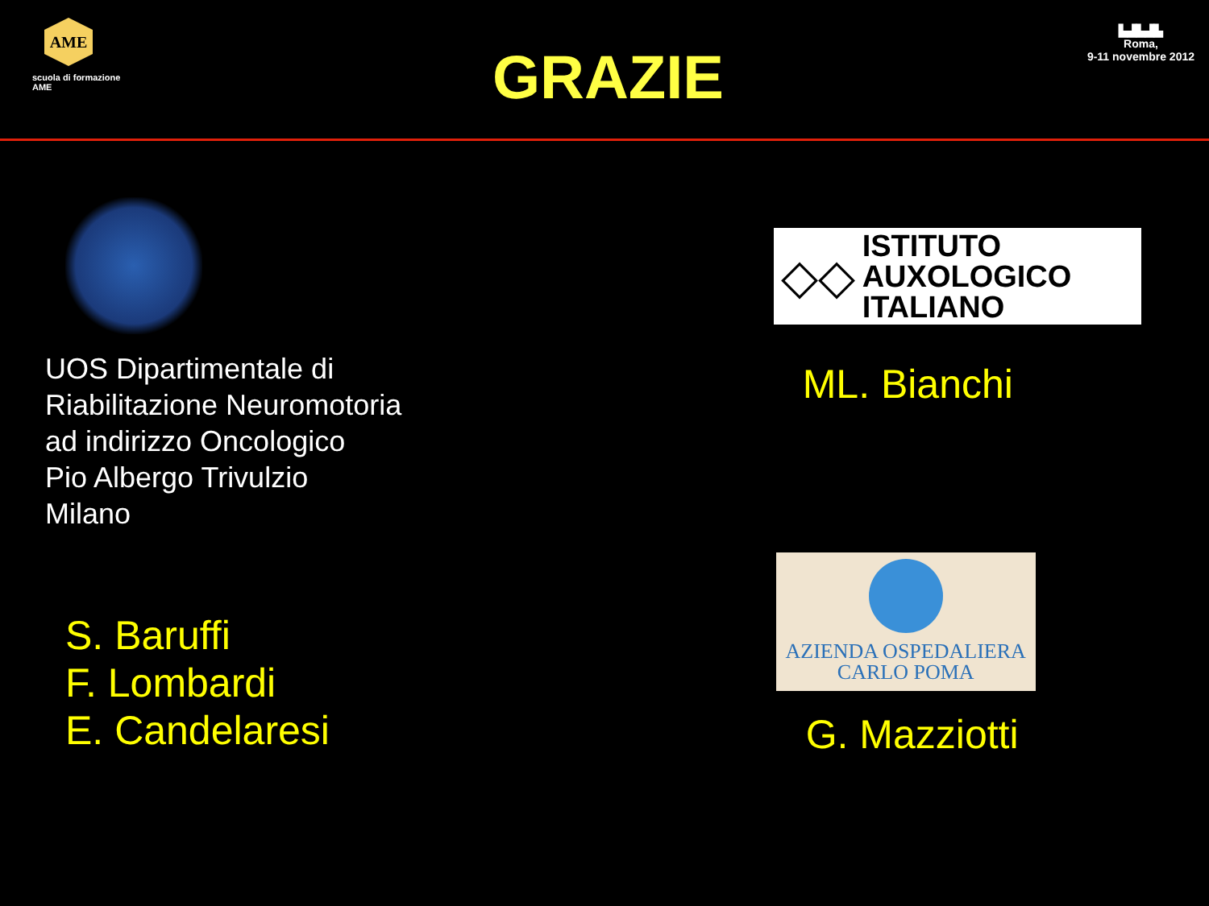AME
scuola di formazione AME
GRAZIE
▙▟▙▟▙
Roma,
9-11 novembre 2012
UOS Dipartimentale di
Riabilitazione Neuromotoria
ad indirizzo Oncologico
Pio Albergo Trivulzio
Milano
S. Baruffi
F. Lombardi
E. Candelaresi
◇◇
ISTITUTO
AUXOLOGICO
ITALIANO
ML. Bianchi
AZIENDA OSPEDALIERA
CARLO POMA
G. Mazziotti